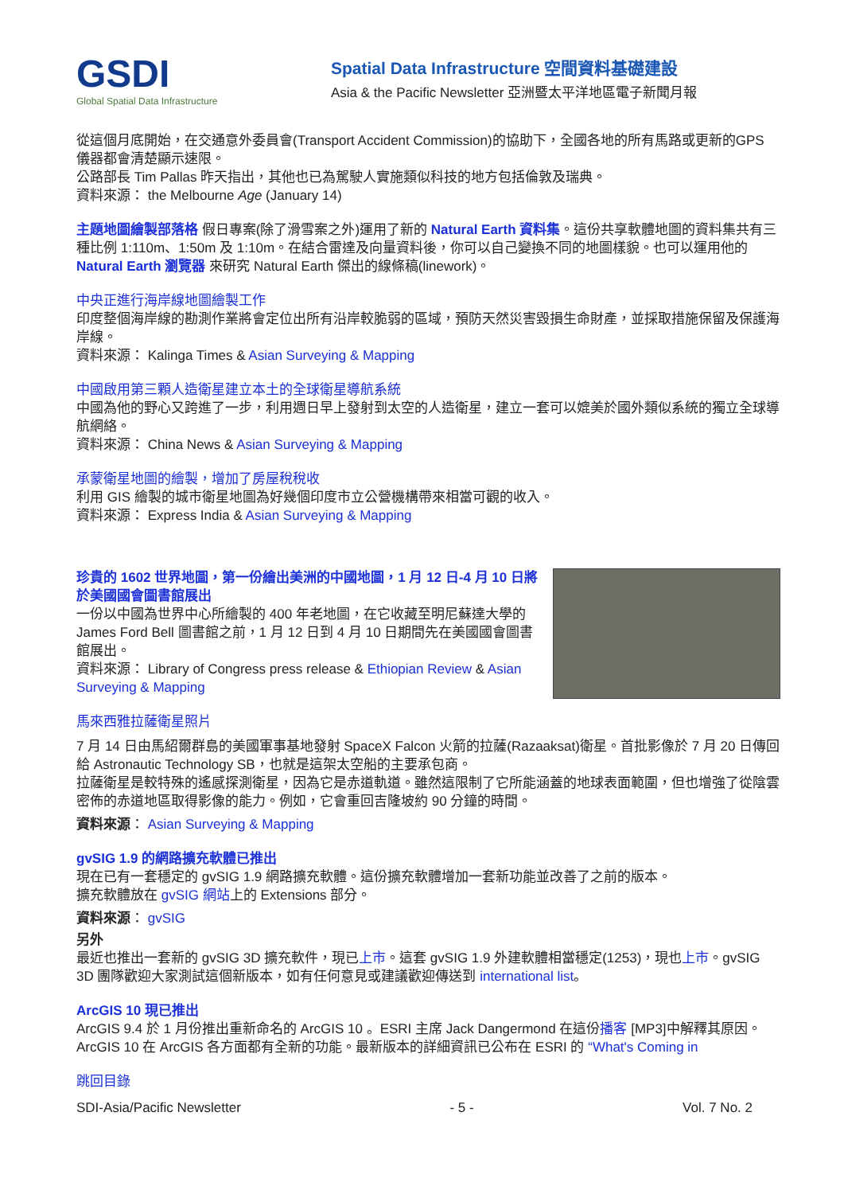GSDI
Global Spatial Data Infrastructure
Spatial Data Infrastructure 空間資料基礎建設
Asia & the Pacific Newsletter 亞洲暨太平洋地區電子新聞月報
從這個月底開始，在交通意外委員會(Transport Accident Commission)的協助下，全國各地的所有馬路或更新的GPS 儀器都會清楚顯示速限。
公路部長 Tim Pallas 昨天指出，其他也已為駕駛人實施類似科技的地方包括倫敦及瑞典。
資料來源： the Melbourne Age (January 14)
主題地圖繪製部落格 假日專案(除了滑雪案之外)運用了新的 Natural Earth 資料集。這份共享軟體地圖的資料集共有三種比例 1:110m、1:50m 及 1:10m。在結合雷達及向量資料後，你可以自己變換不同的地圖樣貌。也可以運用他的 Natural Earth 瀏覽器 來研究 Natural Earth 傑出的線條稿(linework)。
中央正進行海岸線地圖繪製工作
印度整個海岸線的勘測作業將會定位出所有沿岸較脆弱的區域，預防天然災害毀損生命財產，並採取措施保留及保護海岸線。
資料來源： Kalinga Times & Asian Surveying & Mapping
中國啟用第三顆人造衛星建立本土的全球衛星導航系統
中國為他的野心又跨進了一步，利用週日早上發射到太空的人造衛星，建立一套可以媲美於國外類似系統的獨立全球導航網絡。
資料來源： China News & Asian Surveying & Mapping
承蒙衛星地圖的繪製，增加了房屋稅稅收
利用 GIS 繪製的城市衛星地圖為好幾個印度市立公營機構帶來相當可觀的收入。
資料來源： Express India & Asian Surveying & Mapping
珍貴的 1602 世界地圖，第一份繪出美洲的中國地圖，1 月 12 日-4 月 10 日將於美國國會圖書館展出
一份以中國為世界中心所繪製的 400 年老地圖，在它收藏至明尼蘇達大學的 James Ford Bell 圖書館之前，1 月 12 日到 4 月 10 日期間先在美國國會圖書館展出。
資料來源： Library of Congress press release & Ethiopian Review & Asian Surveying & Mapping
馬來西雅拉薩衛星照片
7 月 14 日由馬紹爾群島的美國軍事基地發射 SpaceX Falcon 火箭的拉薩(Razaaksat)衛星。首批影像於 7 月 20 日傳回給 Astronautic Technology SB，也就是這架太空船的主要承包商。
拉薩衛星是較特殊的遙感探測衛星，因為它是赤道軌道。雖然這限制了它所能涵蓋的地球表面範圍，但也增強了從陰雲密佈的赤道地區取得影像的能力。例如，它會重回吉隆坡約 90 分鐘的時間。
資料來源： Asian Surveying & Mapping
gvSIG 1.9 的網路擴充軟體已推出
現在已有一套穩定的 gvSIG 1.9 網路擴充軟體。這份擴充軟體增加一套新功能並改善了之前的版本。
擴充軟體放在 gvSIG 網站上的 Extensions 部分。
資料來源： gvSIG
另外
最近也推出一套新的 gvSIG 3D 擴充軟件，現已上市。這套 gvSIG 1.9 外建軟體相當穩定(1253)，現也上市。gvSIG 3D 團隊歡迎大家測試這個新版本，如有任何意見或建議歡迎傳送到 international list。
ArcGIS 10 現已推出
ArcGIS 9.4 於 1 月份推出重新命名的 ArcGIS 10 。ESRI 主席 Jack Dangermond 在這份播客 [MP3]中解釋其原因。ArcGIS 10 在 ArcGIS 各方面都有全新的功能。最新版本的詳細資訊已公布在 ESRI 的 “What's Coming in
跳回目錄
SDI-Asia/Pacific Newsletter - 5 - Vol. 7 No. 2